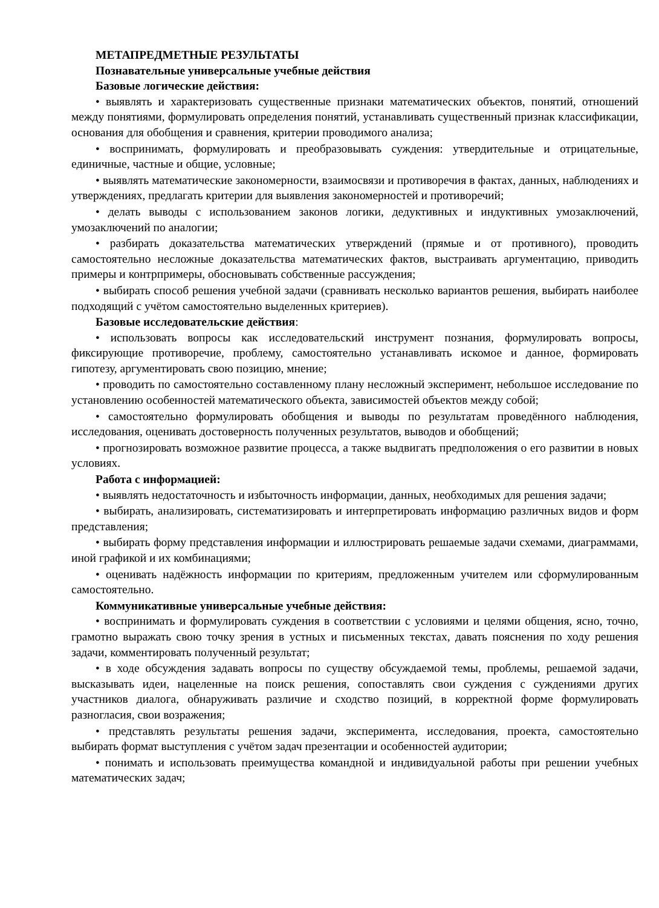МЕТАПРЕДМЕТНЫЕ РЕЗУЛЬТАТЫ
Познавательные универсальные учебные действия
Базовые логические действия:
• выявлять и характеризовать существенные признаки математических объектов, понятий, отношений между понятиями, формулировать определения понятий, устанавливать существенный признак классификации, основания для обобщения и сравнения, критерии проводимого анализа;
• воспринимать, формулировать и преобразовывать суждения: утвердительные и отрицательные, единичные, частные и общие, условные;
• выявлять математические закономерности, взаимосвязи и противоречия в фактах, данных, наблюдениях и утверждениях, предлагать критерии для выявления закономерностей и противоречий;
• делать выводы с использованием законов логики, дедуктивных и индуктивных умозаключений, умозаключений по аналогии;
• разбирать доказательства математических утверждений (прямые и от противного), проводить самостоятельно несложные доказательства математических фактов, выстраивать аргументацию, приводить примеры и контрпримеры, обосновывать собственные рассуждения;
• выбирать способ решения учебной задачи (сравнивать несколько вариантов решения, выбирать наиболее подходящий с учётом самостоятельно выделенных критериев).
Базовые исследовательские действия:
• использовать вопросы как исследовательский инструмент познания, формулировать вопросы, фиксирующие противоречие, проблему, самостоятельно устанавливать искомое и данное, формировать гипотезу, аргументировать свою позицию, мнение;
• проводить по самостоятельно составленному плану несложный эксперимент, небольшое исследование по установлению особенностей математического объекта, зависимостей объектов между собой;
• самостоятельно формулировать обобщения и выводы по результатам проведённого наблюдения, исследования, оценивать достоверность полученных результатов, выводов и обобщений;
• прогнозировать возможное развитие процесса, а также выдвигать предположения о его развитии в новых условиях.
Работа с информацией:
• выявлять недостаточность и избыточность информации, данных, необходимых для решения задачи;
• выбирать, анализировать, систематизировать и интерпретировать информацию различных видов и форм представления;
• выбирать форму представления информации и иллюстрировать решаемые задачи схемами, диаграммами, иной графикой и их комбинациями;
• оценивать надёжность информации по критериям, предложенным учителем или сформулированным самостоятельно.
Коммуникативные универсальные учебные действия:
• воспринимать и формулировать суждения в соответствии с условиями и целями общения, ясно, точно, грамотно выражать свою точку зрения в устных и письменных текстах, давать пояснения по ходу решения задачи, комментировать полученный результат;
• в ходе обсуждения задавать вопросы по существу обсуждаемой темы, проблемы, решаемой задачи, высказывать идеи, нацеленные на поиск решения, сопоставлять свои суждения с суждениями других участников диалога, обнаруживать различие и сходство позиций, в корректной форме формулировать разногласия, свои возражения;
• представлять результаты решения задачи, эксперимента, исследования, проекта, самостоятельно выбирать формат выступления с учётом задач презентации и особенностей аудитории;
• понимать и использовать преимущества командной и индивидуальной работы при решении учебных математических задач;